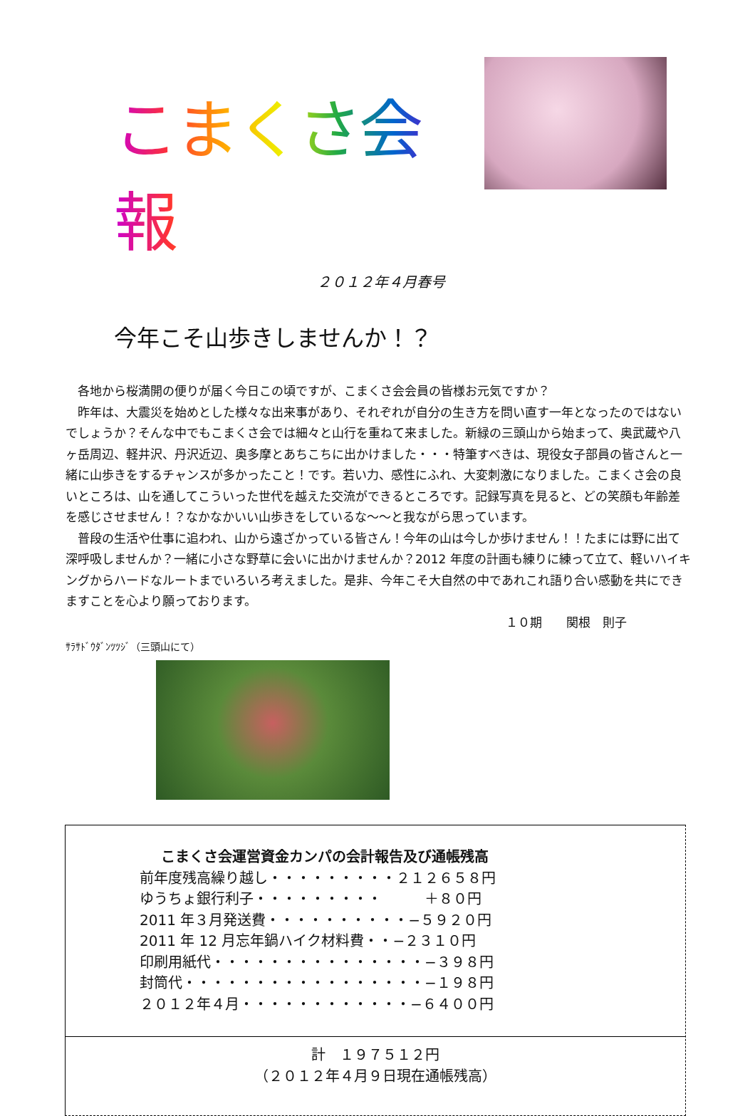こまくさ会報
２０１２年４月春号
今年こそ山歩きしませんか！？
各地から桜満開の便りが届く今日この頃ですが、こまくさ会会員の皆様お元気ですか？
昨年は、大震災を始めとした様々な出来事があり、それぞれが自分の生き方を問い直す一年となったのではないでしょうか？そんな中でもこまくさ会では細々と山行を重ねて来ました。新緑の三頭山から始まって、奥武蔵や八ヶ岳周辺、軽井沢、丹沢近辺、奥多摩とあちこちに出かけました・・・特筆すべきは、現役女子部員の皆さんと一緒に山歩きをするチャンスが多かったこと！です。若い力、感性にふれ、大変刺激になりました。こまくさ会の良いところは、山を通してこういった世代を越えた交流ができるところです。記録写真を見ると、どの笑顔も年齢差を感じさせません！？なかなかいい山歩きをしているな〜〜と我ながら思っています。
普段の生活や仕事に追われ、山から遠ざかっている皆さん！今年の山は今しか歩けません！！たまには野に出て深呼吸しませんか？一緒に小さな野草に会いに出かけませんか？2012 年度の計画も練りに練って立て、軽いハイキングからハードなルートまでいろいろ考えました。是非、今年こそ大自然の中であれこれ語り合い感動を共にできますことを心より願っております。
１０期　　関根　則子
ｻﾗｻﾄﾞｳﾀﾞﾝﾂﾂｼﾞ（三頭山にて）
こまくさ会運営資金カンパの会計報告及び通帳残高
前年度残高繰り越し・・・・・・・・・２１２６５８円
ゆうちょ銀行利子・・・・・・・・・　　　＋８０円
2011 年３月発送費・・・・・・・・・・−５９２０円
2011 年 12 月忘年鍋ハイク材料費・・−２３１０円
印刷用紙代・・・・・・・・・・・・・・・−３９８円
封筒代・・・・・・・・・・・・・・・・・−１９８円
２０１２年４月・・・・・・・・・・・・−６４００円
計　１９７５１２円
（２０１２年４月９日現在通帳残高）